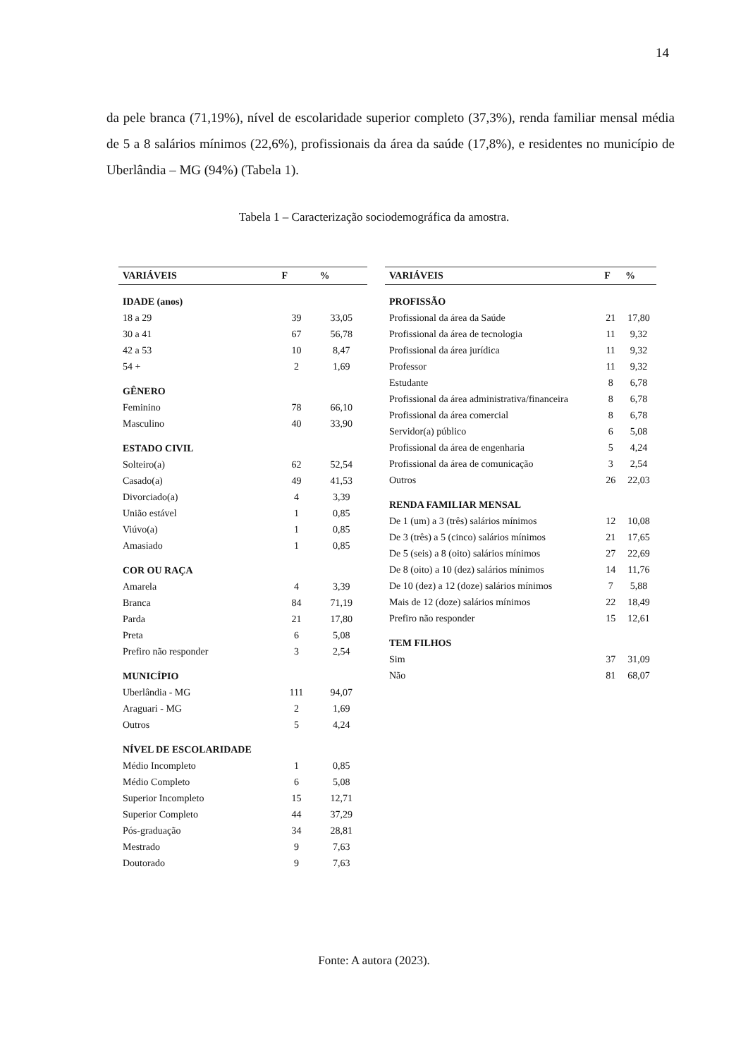14
da pele branca (71,19%), nível de escolaridade superior completo (37,3%), renda familiar mensal média de 5 a 8 salários mínimos (22,6%), profissionais da área da saúde (17,8%), e residentes no município de Uberlândia – MG (94%) (Tabela 1).
Tabela 1 – Caracterização sociodemográfica da amostra.
| VARIÁVEIS | F | % |
| --- | --- | --- |
| IDADE (anos) | | |
| 18 a 29 | 39 | 33,05 |
| 30 a 41 | 67 | 56,78 |
| 42 a 53 | 10 | 8,47 |
| 54 + | 2 | 1,69 |
| GÊNERO | | |
| Feminino | 78 | 66,10 |
| Masculino | 40 | 33,90 |
| ESTADO CIVIL | | |
| Solteiro(a) | 62 | 52,54 |
| Casado(a) | 49 | 41,53 |
| Divorciado(a) | 4 | 3,39 |
| União estável | 1 | 0,85 |
| Viúvo(a) | 1 | 0,85 |
| Amasiado | 1 | 0,85 |
| COR OU RAÇA | | |
| Amarela | 4 | 3,39 |
| Branca | 84 | 71,19 |
| Parda | 21 | 17,80 |
| Preta | 6 | 5,08 |
| Prefiro não responder | 3 | 2,54 |
| MUNICÍPIO | | |
| Uberlândia - MG | 111 | 94,07 |
| Araguari - MG | 2 | 1,69 |
| Outros | 5 | 4,24 |
| NÍVEL DE ESCOLARIDADE | | |
| Médio Incompleto | 1 | 0,85 |
| Médio Completo | 6 | 5,08 |
| Superior Incompleto | 15 | 12,71 |
| Superior Completo | 44 | 37,29 |
| Pós-graduação | 34 | 28,81 |
| Mestrado | 9 | 7,63 |
| Doutorado | 9 | 7,63 |
| VARIÁVEIS | F | % |
| --- | --- | --- |
| PROFISSÃO | | |
| Profissional da área da Saúde | 21 | 17,80 |
| Profissional da área de tecnologia | 11 | 9,32 |
| Profissional da área jurídica | 11 | 9,32 |
| Professor | 11 | 9,32 |
| Estudante | 8 | 6,78 |
| Profissional da área administrativa/financeira | 8 | 6,78 |
| Profissional da área comercial | 8 | 6,78 |
| Servidor(a) público | 6 | 5,08 |
| Profissional da área de engenharia | 5 | 4,24 |
| Profissional da área de comunicação | 3 | 2,54 |
| Outros | 26 | 22,03 |
| RENDA FAMILIAR MENSAL | | |
| De 1 (um) a 3 (três) salários mínimos | 12 | 10,08 |
| De 3 (três) a 5 (cinco) salários mínimos | 21 | 17,65 |
| De 5 (seis) a 8 (oito) salários mínimos | 27 | 22,69 |
| De 8 (oito) a 10 (dez) salários mínimos | 14 | 11,76 |
| De 10 (dez) a 12 (doze) salários mínimos | 7 | 5,88 |
| Mais de 12 (doze) salários mínimos | 22 | 18,49 |
| Prefiro não responder | 15 | 12,61 |
| TEM FILHOS | | |
| Sim | 37 | 31,09 |
| Não | 81 | 68,07 |
Fonte: A autora (2023).